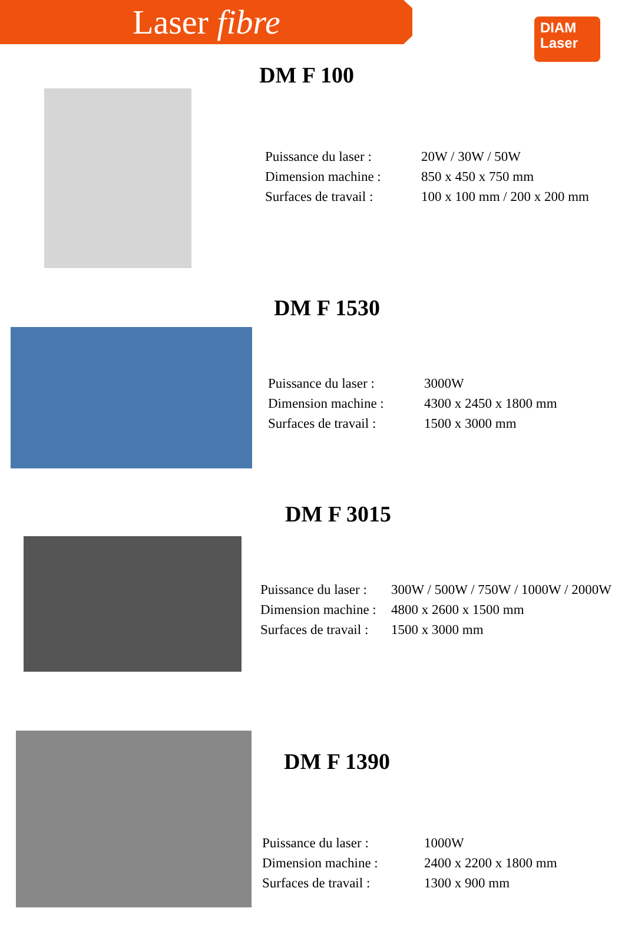Laser fibre
DIAM
Laser
DM F 100
| Puissance du laser : | 20W / 30W / 50W |
| Dimension machine : | 850 x 450 x 750 mm |
| Surfaces de travail : | 100 x 100 mm / 200 x 200 mm |
DM F 1530
| Puissance du laser : | 3000W |
| Dimension machine : | 4300 x 2450 x 1800 mm |
| Surfaces de travail : | 1500 x 3000 mm |
DM F 3015
| Puissance du laser : | 300W / 500W / 750W / 1000W / 2000W |
| Dimension machine : | 4800 x 2600 x 1500 mm |
| Surfaces de travail : | 1500 x 3000 mm |
DM F 1390
| Puissance du laser : | 1000W |
| Dimension machine : | 2400 x 2200 x 1800 mm |
| Surfaces de travail : | 1300 x 900 mm |